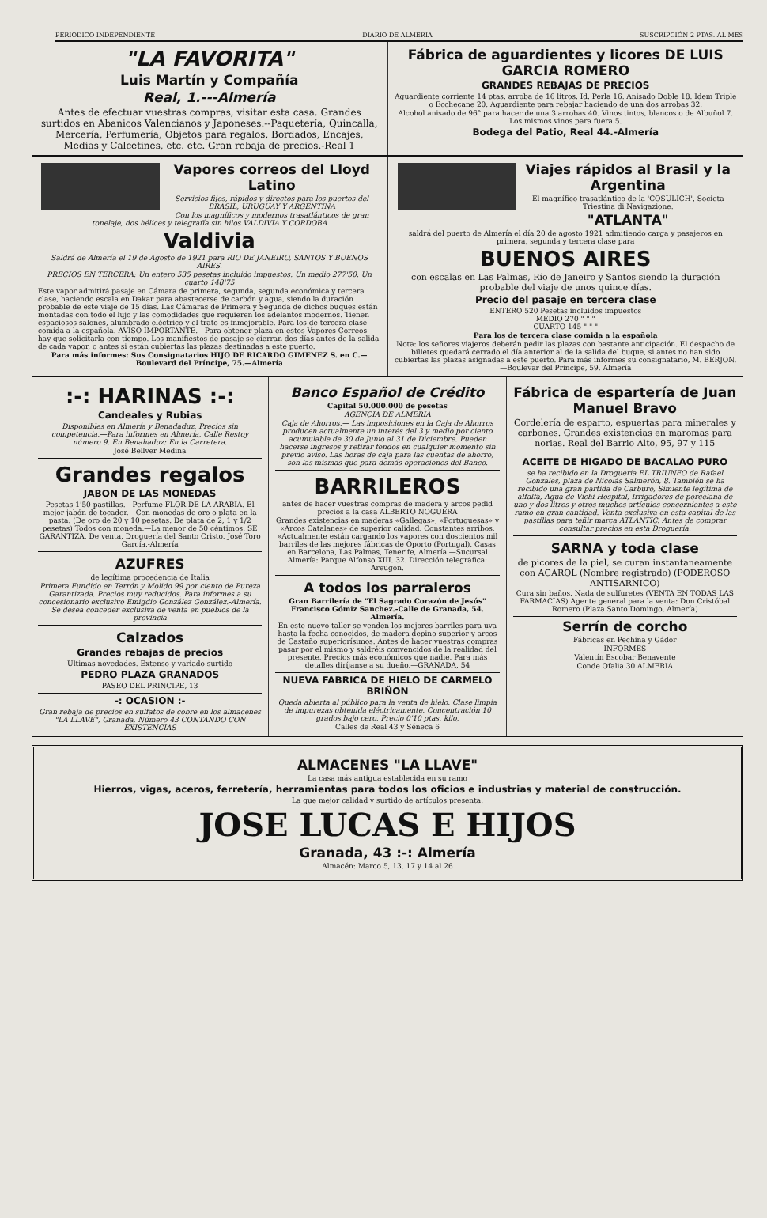PERIODICO INDEPENDIENTE DIARIO DE ALMERIA SUSCRIPCIÓN 2 PTAS. AL MES
"LA FAVORITA"
Luis Martín y Compañía
Real, 1.---Almería
Antes de efectuar vuestras compras, visitar esta casa. Grandes surtidos en Abanicos Valencianos y Japoneses.--Paquetería, Quincalla, Mercería, Perfumería, Objetos para regalos, Bordados, Encajes, Medias y Calcetines, etc. etc. Gran rebaja de precios.-Real 1
Fábrica de aguardientes y licores DE LUIS GARCIA ROMERO
GRANDES REBAJAS DE PRECIOS
Aguardiente corriente 14 ptas. arroba de 16 litros. Id. Perla 16. Anisado Doble 18. Idem Triple o Ecchecane 20. Aguardiente para rebajar haciendo de una dos arrobas 32.
Alcohol anisado de 96° para hacer de una 3 arrobas 40. Vinos tintos, blancos o de Albuñol 7. Los mismos vinos para fuera 5.
Bodega del Patio, Real 44.-Almería
Vapores correos del Lloyd Latino
Servicios fijos, rápidos y directos para los puertos del BRASIL, URUGUAY Y ARGENTINA
Con los magníficos y modernos trasatlánticos de gran tonelaje, dos hélices y telegrafía sin hilos VALDIVIA Y CORDOBA
Valdivia
Saldrá de Almería el 19 de Agosto de 1921 para RIO DE JANEIRO, SANTOS Y BUENOS AIRES.
PRECIOS EN TERCERA: Un entero 535 pesetas incluido impuestos. Un medio 277'50. Un cuarto 148'75
Este vapor admitirá pasaje en Cámara de primera, segunda, segunda económica y tercera clase, haciendo escala en Dakar para abastecerse de carbón y agua, siendo la duración probable de este viaje de 15 días. Las Cámaras de Primera y Segunda de dichos buques están montadas con todo el lujo y las comodidades que requieren los adelantos modernos. Tienen espaciosos salones, alumbrado eléctrico y el trato es inmejorable. Para los de tercera clase comida a la española. AVISO IMPORTANTE.—Para obtener plaza en estos Vapores Correos hay que solicitarla con tiempo. Los manifiestos de pasaje se cierran dos días antes de la salida de cada vapor, o antes si están cubiertas las plazas destinadas a este puerto.
Para más informes: Sus Consignatarios HIJO DE RICARDO GIMENEZ S. en C.—Boulevard del Príncipe, 75.—Almería
Viajes rápidos al Brasil y la Argentina
El magnífico trasatlántico de la 'COSULICH', Societa Triestina di Navigazione.
"ATLANTA"
saldrá del puerto de Almería el día 20 de agosto 1921 admitiendo carga y pasajeros en primera, segunda y tercera clase para
BUENOS AIRES
con escalas en Las Palmas, Río de Janeiro y Santos siendo la duración probable del viaje de unos quince días.
Precio del pasaje en tercera clase
ENTERO 520 Pesetas incluidos impuestos
MEDIO 270 " " "
CUARTO 145 " " "
Para los de tercera clase comida a la española
Nota: los señores viajeros deberán pedir las plazas con bastante anticipación. El despacho de billetes quedará cerrado el día anterior al de la salida del buque, si antes no han sido cubiertas las plazas asignadas a este puerto. Para más informes su consignatario, M. BERJON.—Boulevar del Príncipe, 59. Almería
:-: HARINAS :-:
Candeales y Rubias
Disponibles en Almería y Benadaduz. Precios sin competencia.—Para informes en Almería, Calle Restoy número 9. En Benahaduz: En la Carretera.
José Bellver Medina
Grandes regalos
JABON DE LAS MONEDAS
Pesetas 1'50 pastillas.—Perfume FLOR DE LA ARABIA. El mejor jabón de tocador.—Con monedas de oro o plata en la pasta. (De oro de 20 y 10 pesetas. De plata de 2, 1 y 1/2 pesetas) Todos con moneda.—La menor de 50 céntimos. SE GARANTIZA. De venta, Droguería del Santo Cristo. José Toro García.-Almería
AZUFRES
de legítima procedencia de Italia
Primera Fundido en Terrón y Molido 99 por ciento de Pureza Garantizada. Precios muy reducidos. Para informes a su concesionario exclusivo Emigdio González González.-Almería. Se desea conceder exclusiva de venta en pueblos de la provincia
Calzados
Grandes rebajas de precios
Ultimas novedades. Extenso y variado surtido
PEDRO PLAZA GRANADOS
PASEO DEL PRINCIPE, 13
-: OCASION :-
Gran rebaja de precios en sulfatos de cobre en los almacenes "LA LLAVE", Granada, Número 43 CONTANDO CON EXISTENCIAS
Banco Español de Crédito
Capital 50.000.000 de pesetas
AGENCIA DE ALMERIA
Caja de Ahorros.— Las imposiciones en la Caja de Ahorros producen actualmente un interés del 3 y medio por ciento acumulable de 30 de Junio al 31 de Diciembre. Pueden hacerse ingresos y retirar fondos en cualquier momento sin previo aviso. Las horas de caja para las cuentas de ahorro, son las mismas que para demás operaciones del Banco.
BARRILEROS
antes de hacer vuestras compras de madera y arcos pedid precios a la casa ALBERTO NOGUERA
Grandes existencias en maderas «Gallegas», «Portuguesas» y «Arcos Catalanes» de superior calidad. Constantes arribos. «Actualmente están cargando los vapores con doscientos mil barriles de las mejores fábricas de Oporto (Portugal). Casas en Barcelona, Las Palmas, Tenerife, Almería.—Sucursal Almería: Parque Alfonso XIII. 32. Dirección telegráfica: Areugon.
A todos los parraleros
Gran Barrilería de "El Sagrado Corazón de Jesús" Francisco Gómiz Sanchez.-Calle de Granada, 54. Almería.
En este nuevo taller se venden los mejores barriles para uva hasta la fecha conocidos, de madera depino superior y arcos de Castaño superiorísimos. Antes de hacer vuestras compras pasar por el mismo y saldréis convencidos de la realidad del presente. Precios más económicos que nadie. Para más detalles diríjanse a su dueño.—GRANADA, 54
NUEVA FABRICA DE HIELO DE CARMELO BRIÑON
Queda abierta al público para la venta de hielo. Clase limpia de impurezas obtenida eléctricamente. Concentración 10 grados bajo cero. Precio 0'10 ptas. kilo,
Calles de Real 43 y Séneca 6
Fábrica de espartería de Juan Manuel Bravo
Cordelería de esparto, espuertas para minerales y carbones. Grandes existencias en maromas para norias. Real del Barrio Alto, 95, 97 y 115
ACEITE DE HIGADO DE BACALAO PURO
se ha recibido en la Droguería EL TRIUNFO de Rafael Gonzales, plaza de Nicolás Salmerón, 8. También se ha recibido una gran partida de Carburo, Simiente legítima de alfalfa, Agua de Vichi Hospital, Irrigadores de porcelana de uno y dos litros y otros muchos artículos concernientes a este ramo en gran cantidad. Venta exclusiva en esta capital de las pastillas para teñir marca ATLANTIC. Antes de comprar consultar precios en esta Droguería.
SARNA y toda clase
de picores de la piel, se curan instantaneamente con ACAROL (Nombre registrado) (PODEROSO ANTISARNICO)
Cura sin baños. Nada de sulfuretes (VENTA EN TODAS LAS FARMACIAS) Agente general para la venta: Don Cristóbal Romero (Plaza Santo Domingo, Almería)
Serrín de corcho
Fábricas en Pechina y Gádor
INFORMES
Valentín Escobar Benavente
Conde Ofalia 30 ALMERIA
ALMACENES "LA LLAVE"
La casa más antigua establecida en su ramo
Hierros, vigas, aceros, ferretería, herramientas para todos los oficios e industrias y material de construcción.
La que mejor calidad y surtido de artículos presenta.
JOSE LUCAS E HIJOS
Granada, 43 :-: Almería
Almacén: Marco 5, 13, 17 y 14 al 26